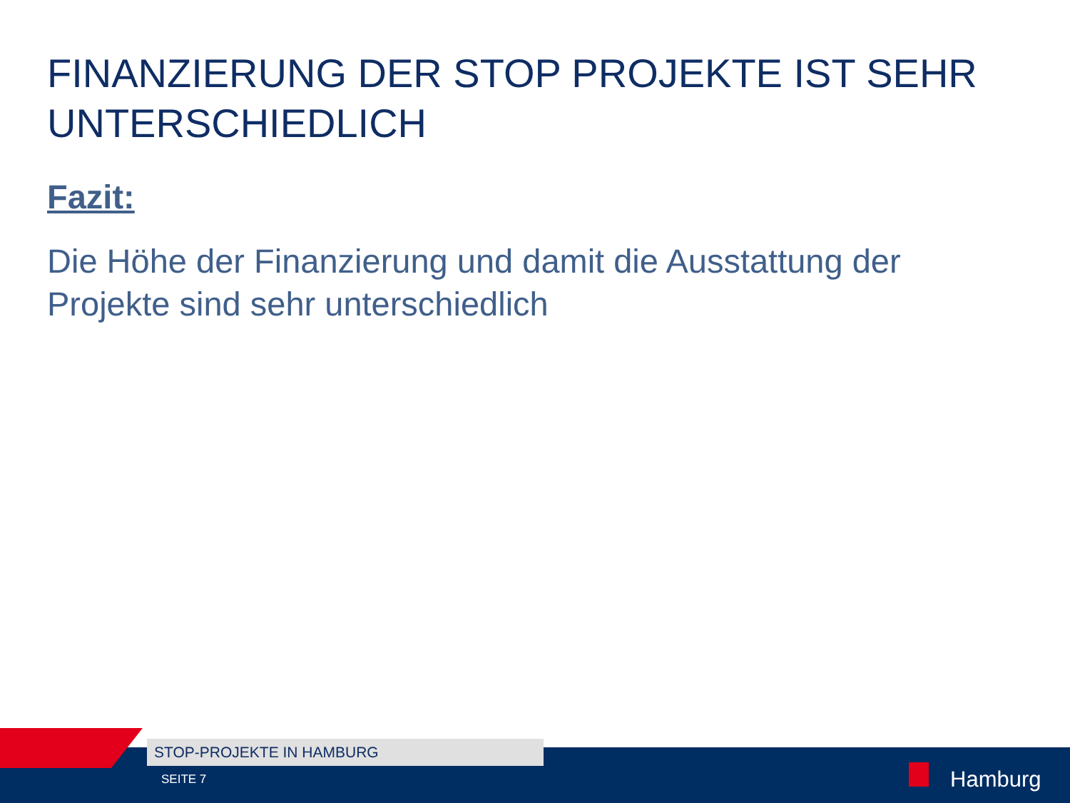FINANZIERUNG DER STOP PROJEKTE IST SEHR UNTERSCHIEDLICH
Fazit:
Die Höhe der Finanzierung und damit die Ausstattung der Projekte sind sehr unterschiedlich
STOP-PROJEKTE IN HAMBURG
SEITE 7 Hamburg